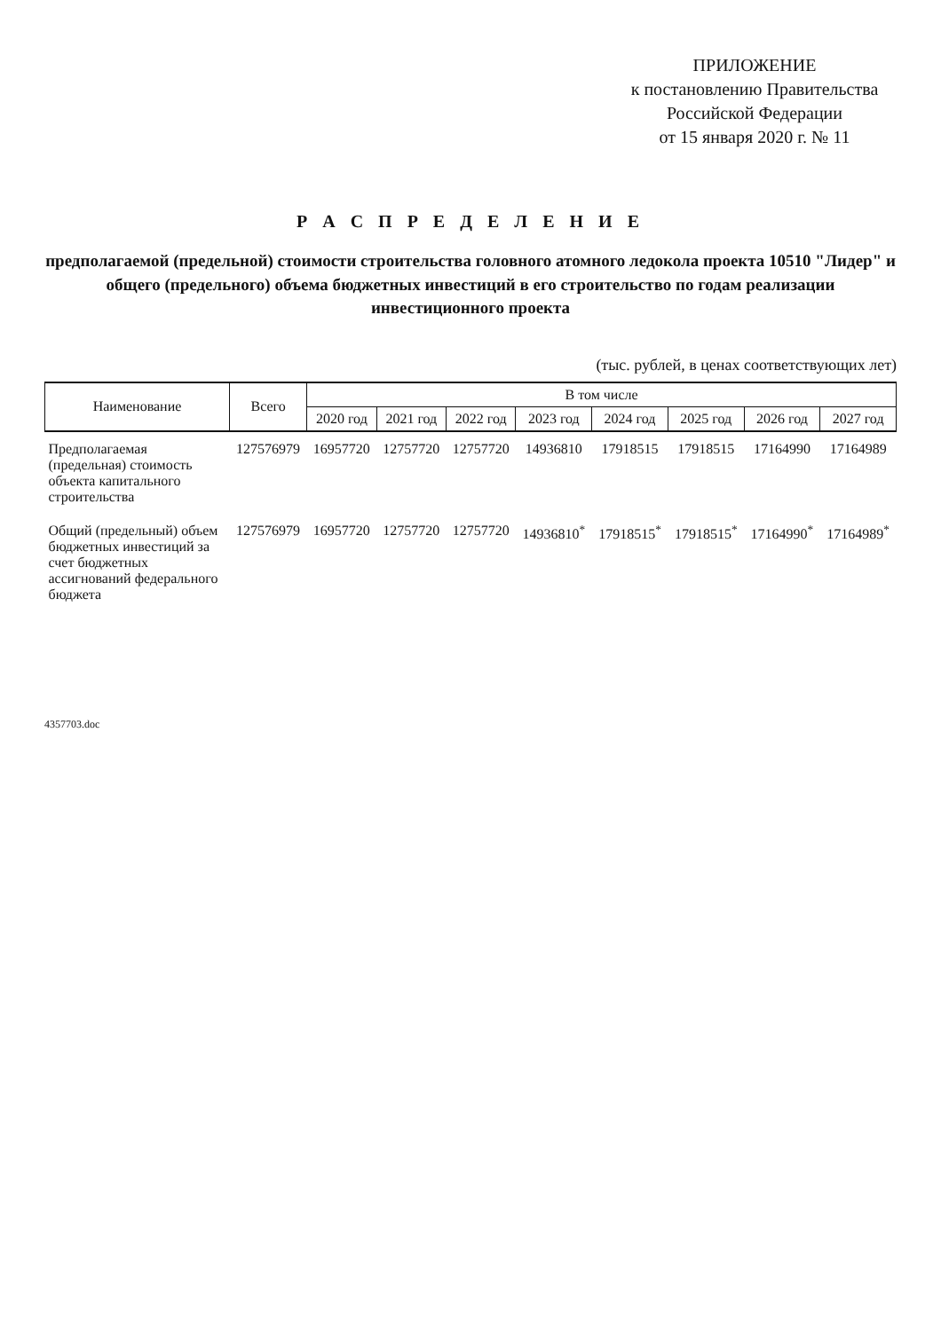ПРИЛОЖЕНИЕ
к постановлению Правительства
Российской Федерации
от 15 января 2020 г. № 11
Р А С П Р Е Д Е Л Е Н И Е
предполагаемой (предельной) стоимости строительства головного атомного ледокола проекта 10510 "Лидер" и общего (предельного) объема бюджетных инвестиций в его строительство по годам реализации инвестиционного проекта
(тыс. рублей, в ценах соответствующих лет)
| Наименование | Всего | В том числе | | | | | | | |
| --- | --- | --- | --- | --- | --- | --- | --- | --- | --- |
| | | 2020 год | 2021 год | 2022 год | 2023 год | 2024 год | 2025 год | 2026 год | 2027 год |
| Предполагаемая (предельная) стоимость объекта капитального строительства | 127576979 | 16957720 | 12757720 | 12757720 | 14936810 | 17918515 | 17918515 | 17164990 | 17164989 |
| Общий (предельный) объем бюджетных инвестиций за счет бюджетных ассигнований федерального бюджета | 127576979 | 16957720 | 12757720 | 12757720 | 14936810<sup>*</sup> | 17918515<sup>*</sup> | 17918515<sup>*</sup> | 17164990<sup>*</sup> | 17164989<sup>*</sup> |
4357703.doc